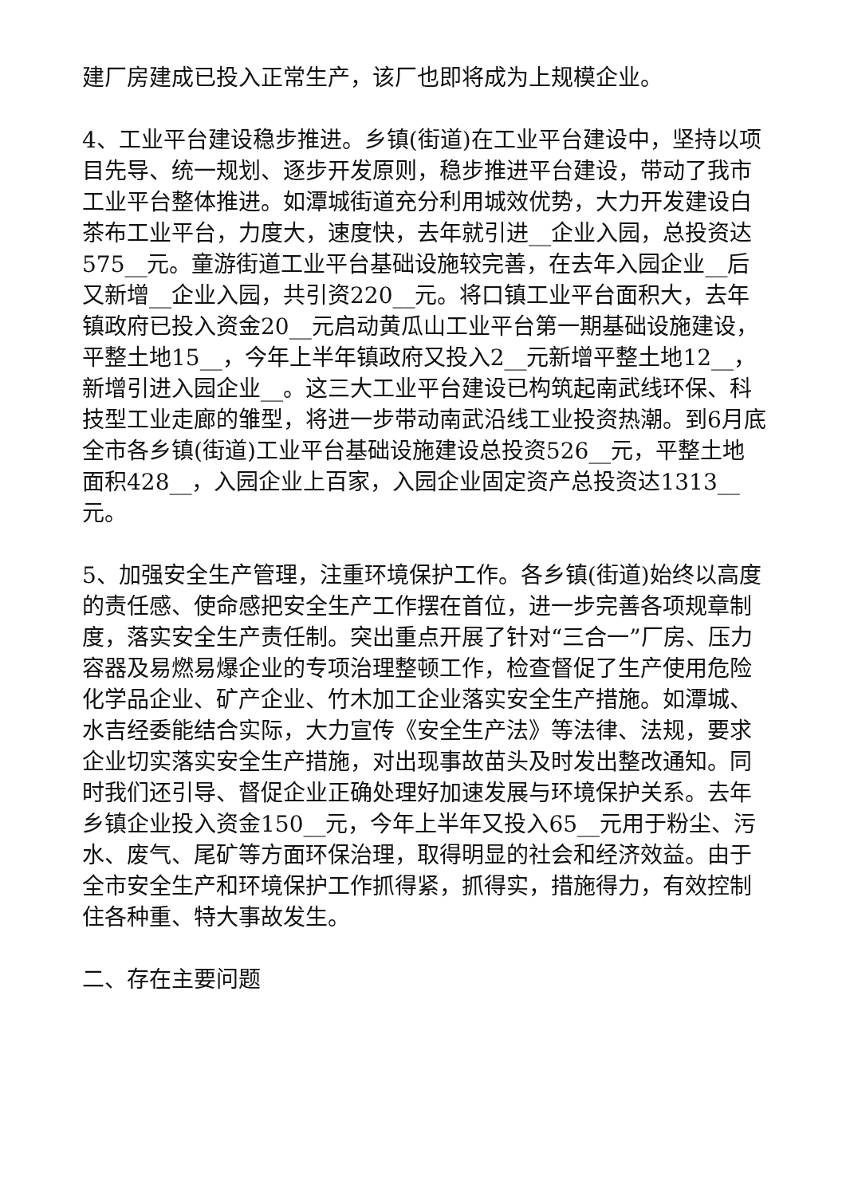建厂房建成已投入正常生产，该厂也即将成为上规模企业。
4、工业平台建设稳步推进。乡镇(街道)在工业平台建设中，坚持以项目先导、统一规划、逐步开发原则，稳步推进平台建设，带动了我市工业平台整体推进。如潭城街道充分利用城效优势，大力开发建设白茶布工业平台，力度大，速度快，去年就引进__企业入园，总投资达575__元。童游街道工业平台基础设施较完善，在去年入园企业__后又新增__企业入园，共引资220__元。将口镇工业平台面积大，去年镇政府已投入资金20__元启动黄瓜山工业平台第一期基础设施建设，平整土地15__，今年上半年镇政府又投入2__元新增平整土地12__，新增引进入园企业__。这三大工业平台建设已构筑起南武线环保、科技型工业走廊的雏型，将进一步带动南武沿线工业投资热潮。到6月底全市各乡镇(街道)工业平台基础设施建设总投资526__元，平整土地面积428__，入园企业上百家，入园企业固定资产总投资达1313__元。
5、加强安全生产管理，注重环境保护工作。各乡镇(街道)始终以高度的责任感、使命感把安全生产工作摆在首位，进一步完善各项规章制度，落实安全生产责任制。突出重点开展了针对“三合一”厂房、压力容器及易燃易爆企业的专项治理整顿工作，检查督促了生产使用危险化学品企业、矿产企业、竹木加工企业落实安全生产措施。如潭城、水吉经委能结合实际，大力宣传《安全生产法》等法律、法规，要求企业切实落实安全生产措施，对出现事故苗头及时发出整改通知。同时我们还引导、督促企业正确处理好加速发展与环境保护关系。去年乡镇企业投入资金150__元，今年上半年又投入65__元用于粉尘、污水、废气、尾矿等方面环保治理，取得明显的社会和经济效益。由于全市安全生产和环境保护工作抓得紧，抓得实，措施得力，有效控制住各种重、特大事故发生。
二、存在主要问题